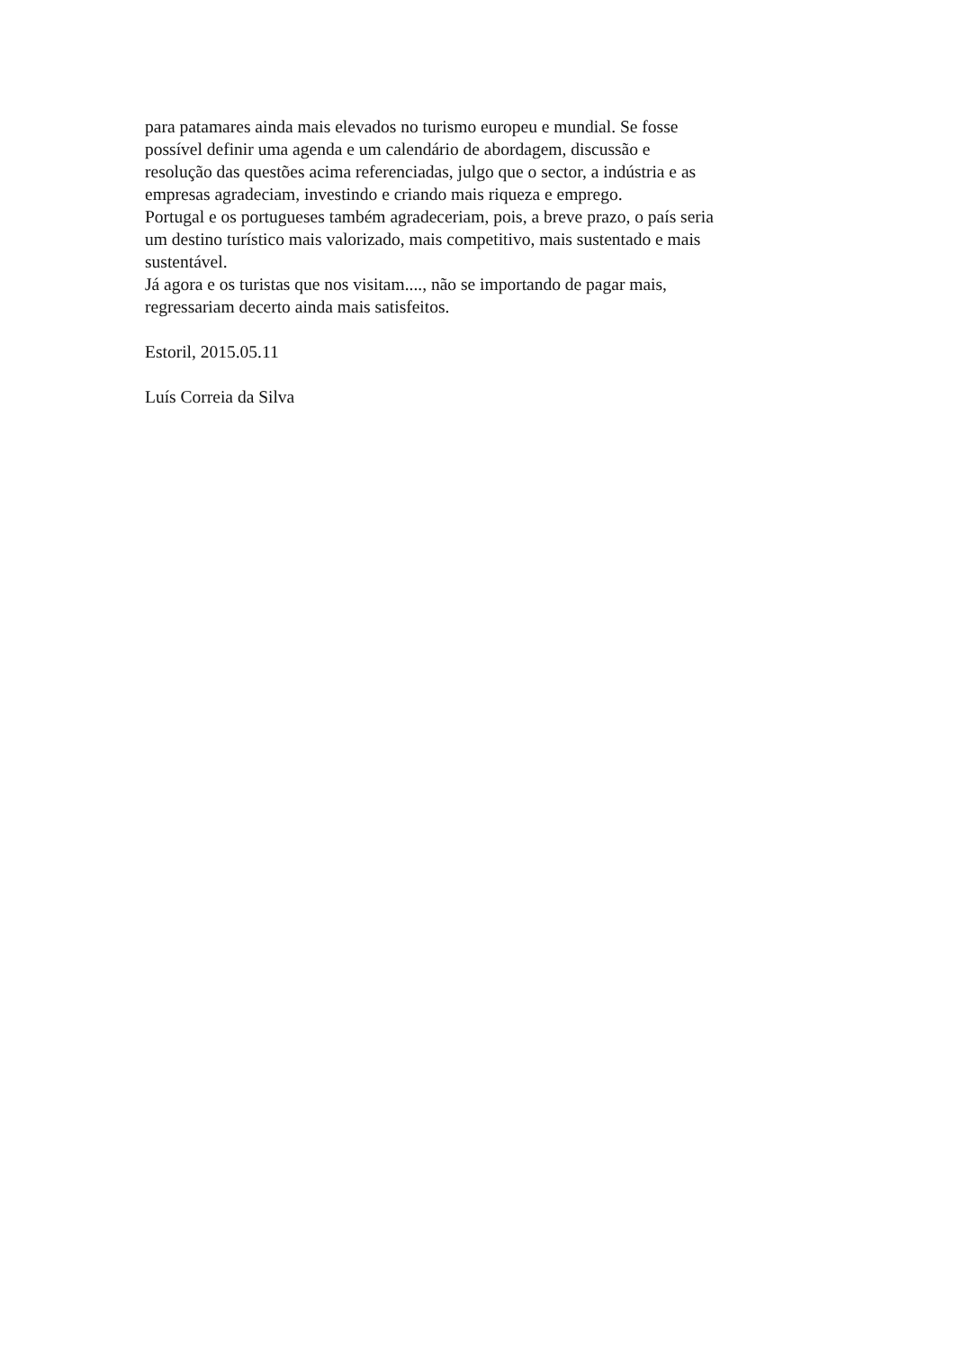para patamares ainda mais elevados no turismo europeu e mundial. Se fosse
possível definir uma agenda e um calendário de abordagem, discussão e
resolução das questões acima referenciadas, julgo que o sector, a indústria e as
empresas agradeciam, investindo e criando mais riqueza e emprego.
Portugal e os portugueses também agradeceriam, pois, a breve prazo, o país seria
um destino turístico mais valorizado, mais competitivo, mais sustentado e mais
sustentável.
Já agora e os turistas que nos visitam...., não se importando de pagar mais,
regressariam decerto ainda mais satisfeitos.
Estoril, 2015.05.11
Luís Correia da Silva